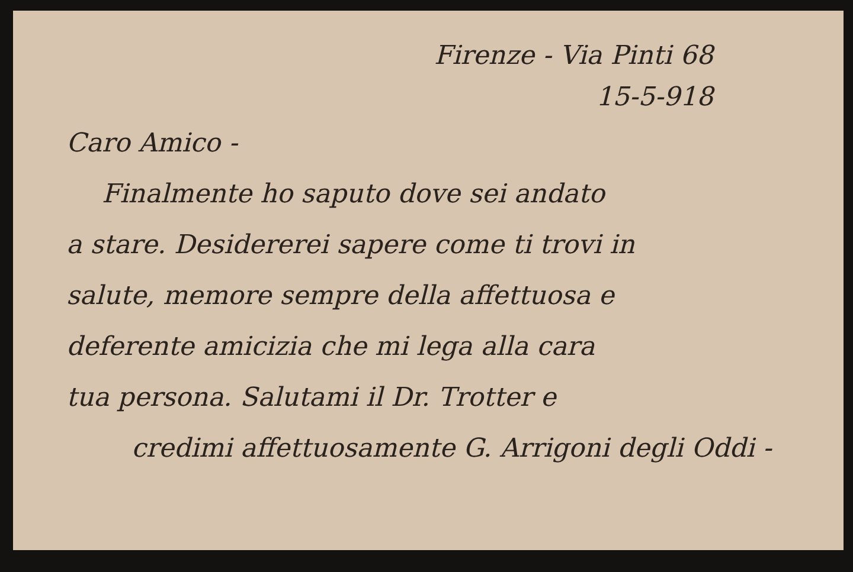Firenze - Via Pinti 68
15-5-918
Caro Amico -
Finalmente ho saputo dove sei andato
a stare. Desidererei sapere come ti trovi in
salute, memore sempre della affettuosa e
deferente amicizia che mi lega alla cara
tua persona. Salutami il Dr. Trotter e
credimi affettuosamente G. Arrigoni degli Oddi -